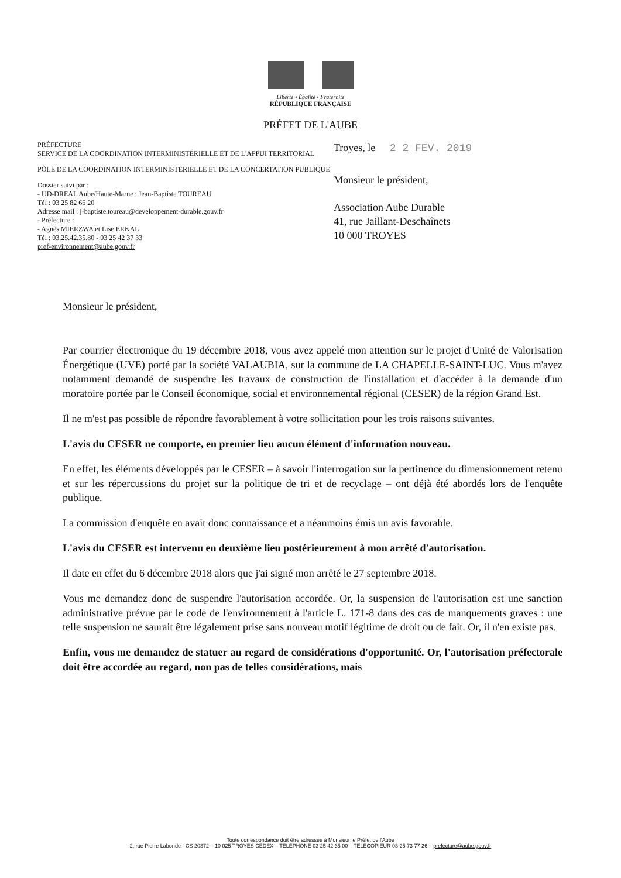Liberté • Égalité • Fraternité
RÉPUBLIQUE FRANÇAISE
PRÉFET DE L'AUBE
PRÉFECTURE
SERVICE DE LA COORDINATION INTERMINISTÉRIELLE ET DE L'APPUI TERRITORIAL
PÔLE DE LA COORDINATION INTERMINISTÉRIELLE ET DE LA CONCERTATION PUBLIQUE
Dossier suivi par :
- UD-DREAL Aube/Haute-Marne : Jean-Baptiste TOUREAU
Tél : 03 25 82 66 20
Adresse mail : j-baptiste.toureau@developpement-durable.gouv.fr
- Préfecture :
- Agnès MIERZWA et Lise ERKAL
Tél : 03.25.42.35.80 - 03 25 42 37 33
pref-environnement@aube.gouv.fr
Troyes, le 2 2 FEV. 2019
Monsieur le président,
Association Aube Durable
41, rue Jaillant-Deschaînets
10 000 TROYES
Monsieur le président,
Par courrier électronique du 19 décembre 2018, vous avez appelé mon attention sur le projet d'Unité de Valorisation Énergétique (UVE) porté par la société VALAUBIA, sur la commune de LA CHAPELLE-SAINT-LUC. Vous m'avez notamment demandé de suspendre les travaux de construction de l'installation et d'accéder à la demande d'un moratoire portée par le Conseil économique, social et environnemental régional (CESER) de la région Grand Est.
Il ne m'est pas possible de répondre favorablement à votre sollicitation pour les trois raisons suivantes.
L'avis du CESER ne comporte, en premier lieu aucun élément d'information nouveau.
En effet, les éléments développés par le CESER – à savoir l'interrogation sur la pertinence du dimensionnement retenu et sur les répercussions du projet sur la politique de tri et de recyclage – ont déjà été abordés lors de l'enquête publique.
La commission d'enquête en avait donc connaissance et a néanmoins émis un avis favorable.
L'avis du CESER est intervenu en deuxième lieu postérieurement à mon arrêté d'autorisation.
Il date en effet du 6 décembre 2018 alors que j'ai signé mon arrêté le 27 septembre 2018.
Vous me demandez donc de suspendre l'autorisation accordée. Or, la suspension de l'autorisation est une sanction administrative prévue par le code de l'environnement à l'article L. 171-8 dans des cas de manquements graves : une telle suspension ne saurait être légalement prise sans nouveau motif légitime de droit ou de fait. Or, il n'en existe pas.
Enfin, vous me demandez de statuer au regard de considérations d'opportunité. Or, l'autorisation préfectorale doit être accordée au regard, non pas de telles considérations, mais
Toute correspondance doit être adressée à Monsieur le Préfet de l'Aube
2, rue Pierre Labonde - CS 20372 – 10 025 TROYES CEDEX – TÉLÉPHONE 03 25 42 35 00 – TELECOPIEUR 03 25 73 77 26 – prefecture@aube.gouv.fr